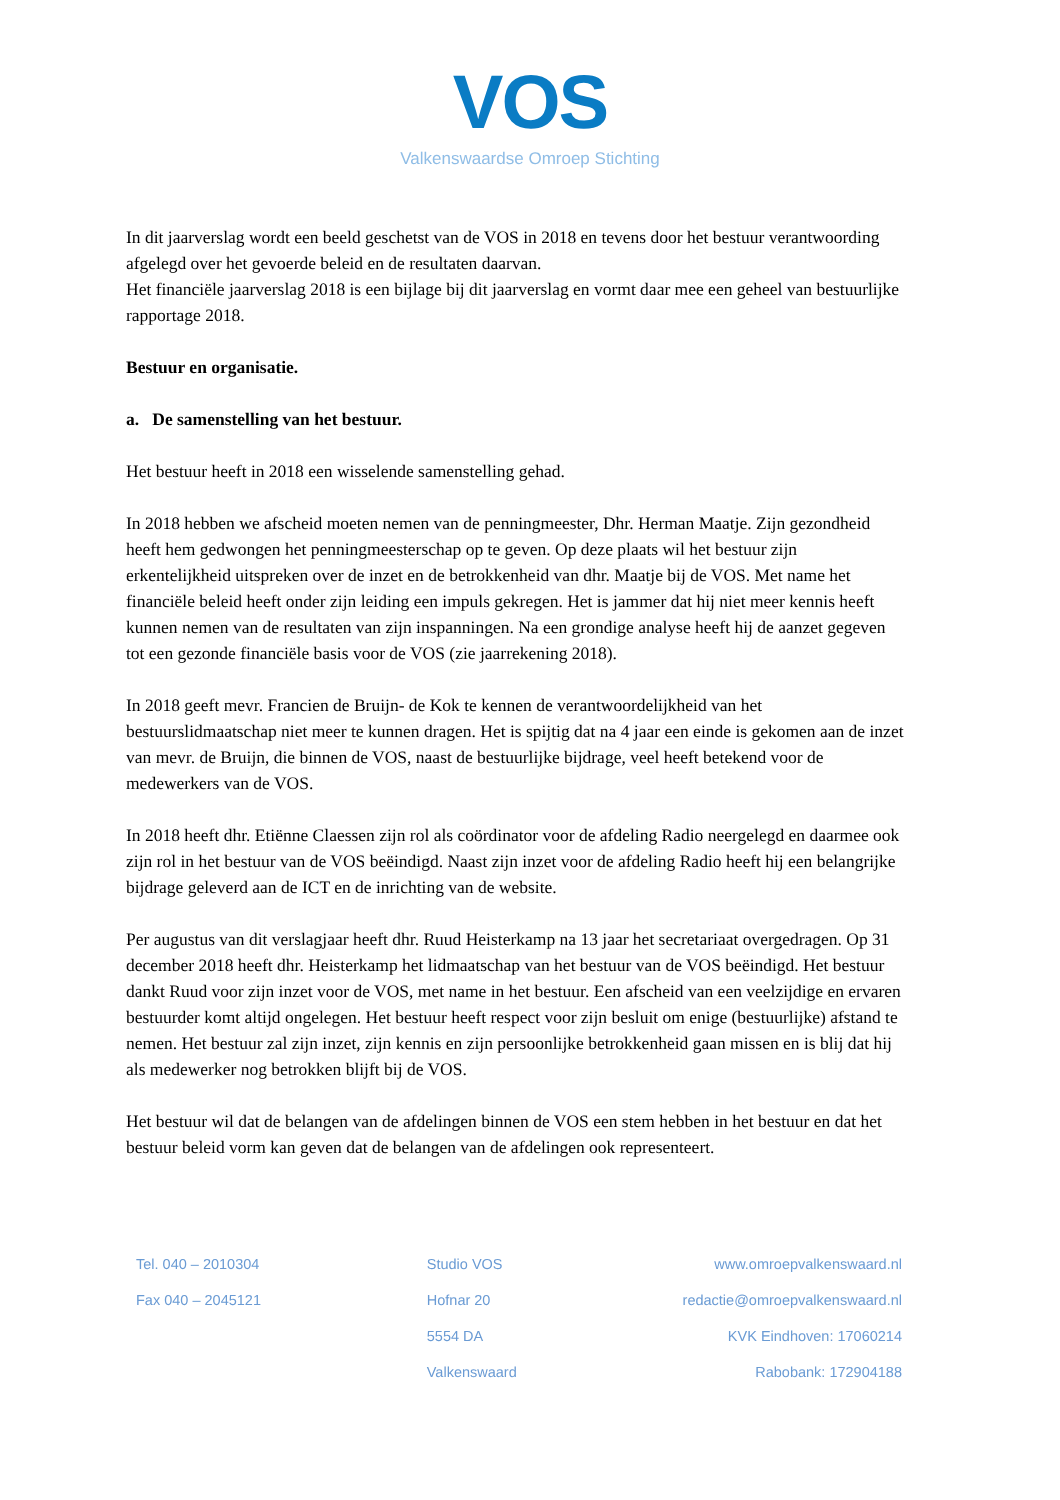VOS
Valkenswaardse Omroep Stichting
In dit jaarverslag wordt een beeld geschetst van de VOS in 2018 en tevens door het bestuur verantwoording afgelegd over het gevoerde beleid en de resultaten daarvan.
Het financiële jaarverslag 2018 is een bijlage bij dit jaarverslag en vormt daar mee een geheel van bestuurlijke rapportage 2018.
Bestuur en organisatie.
a. De samenstelling van het bestuur.
Het bestuur heeft in 2018 een wisselende samenstelling gehad.
In 2018 hebben we afscheid moeten nemen van de penningmeester, Dhr. Herman Maatje. Zijn gezondheid heeft hem gedwongen het penningmeesterschap op te geven. Op deze plaats wil het bestuur zijn erkentelijkheid uitspreken over de inzet en de betrokkenheid van dhr. Maatje bij de VOS. Met name het financiële beleid heeft onder zijn leiding een impuls gekregen. Het is jammer dat hij niet meer kennis heeft kunnen nemen van de resultaten van zijn inspanningen. Na een grondige analyse heeft hij de aanzet gegeven tot een gezonde financiële basis voor de VOS (zie jaarrekening 2018).
In 2018 geeft mevr. Francien de Bruijn- de Kok te kennen de verantwoordelijkheid van het bestuurslidmaatschap niet meer te kunnen dragen. Het is spijtig dat na 4 jaar een einde is gekomen aan de inzet van mevr. de Bruijn, die binnen de VOS, naast de bestuurlijke bijdrage, veel heeft betekend voor de medewerkers van de VOS.
In 2018 heeft dhr. Etiënne Claessen zijn rol als coördinator voor de afdeling Radio neergelegd en daarmee ook zijn rol in het bestuur van de VOS beëindigd. Naast zijn inzet voor de afdeling Radio heeft hij een belangrijke bijdrage geleverd aan de ICT en de inrichting van de website.
Per augustus van dit verslagjaar heeft dhr. Ruud Heisterkamp na 13 jaar het secretariaat overgedragen. Op 31 december 2018 heeft dhr. Heisterkamp het lidmaatschap van het bestuur van de VOS beëindigd. Het bestuur dankt Ruud voor zijn inzet voor de VOS, met name in het bestuur. Een afscheid van een veelzijdige en ervaren bestuurder komt altijd ongelegen. Het bestuur heeft respect voor zijn besluit om enige (bestuurlijke) afstand te nemen. Het bestuur zal zijn inzet, zijn kennis en zijn persoonlijke betrokkenheid gaan missen en is blij dat hij als medewerker nog betrokken blijft bij de VOS.
Het bestuur wil dat de belangen van de afdelingen binnen de VOS een stem hebben in het bestuur en dat het bestuur beleid vorm kan geven dat de belangen van de afdelingen ook representeert.
Tel. 040 – 2010304
Fax 040 – 2045121
Studio VOS
Hofnar 20
5554 DA
Valkenswaard
www.omroepvalkenswaard.nl
redactie@omroepvalkenswaard.nl
KVK Eindhoven: 17060214
Rabobank: 172904188